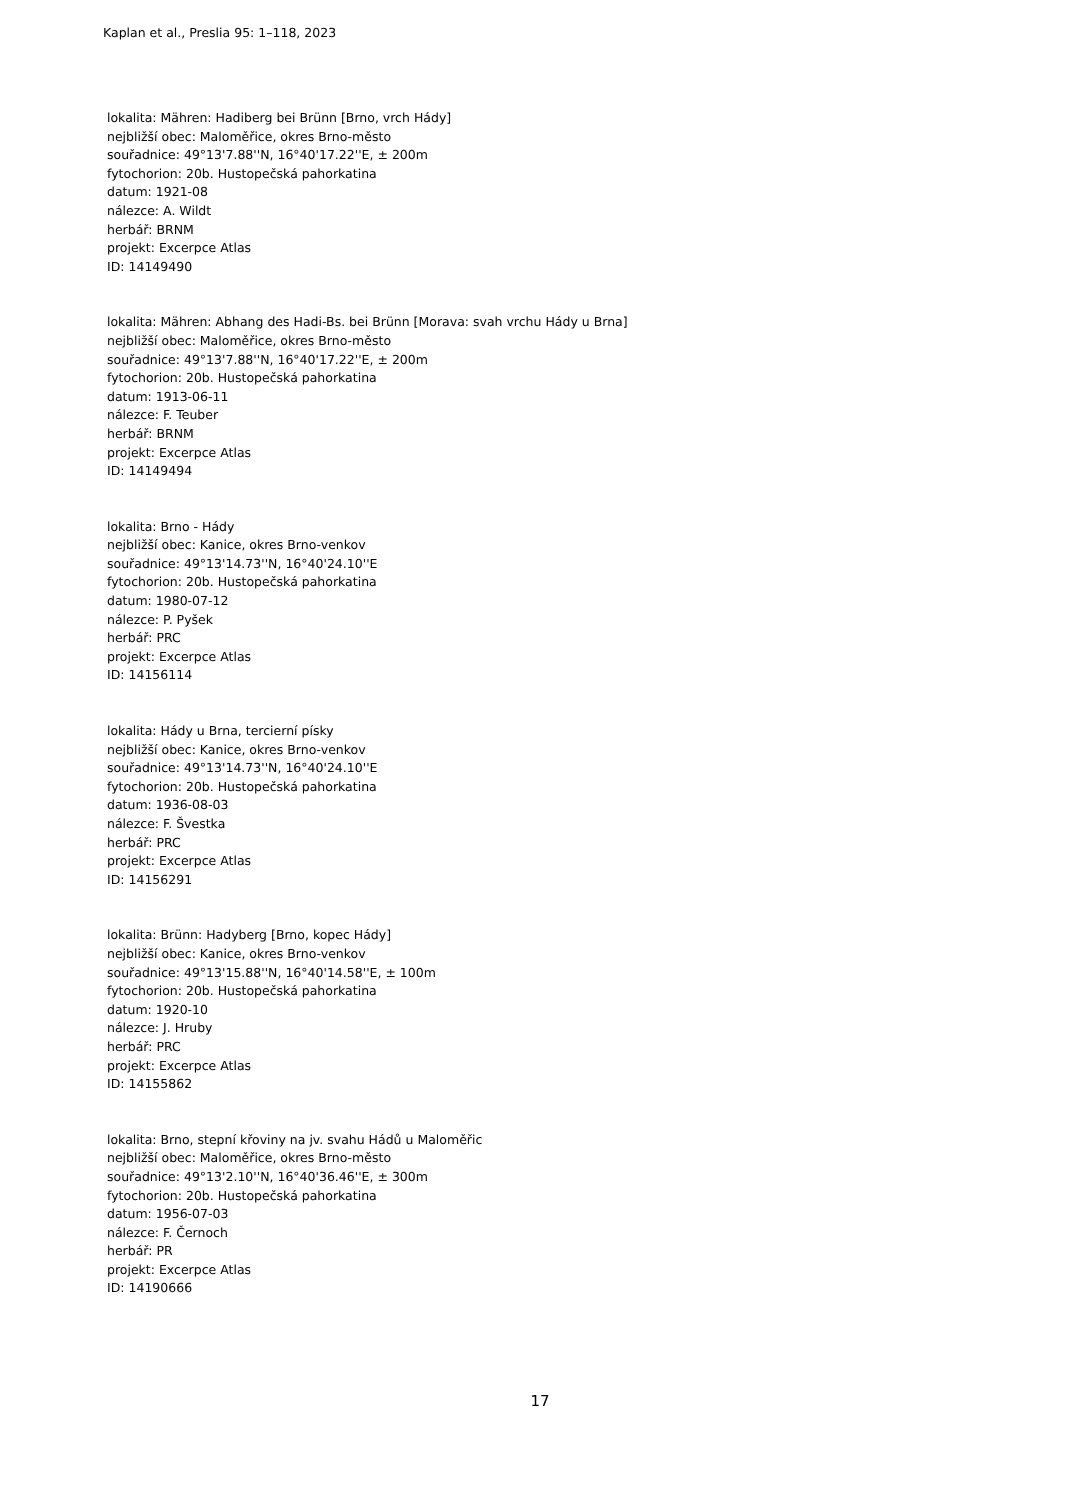Kaplan et al., Preslia 95: 1–118, 2023
lokalita: Mähren: Hadiberg bei Brünn [Brno, vrch Hády]
nejbližší obec: Maloměřice, okres Brno-město
souřadnice: 49°13'7.88''N, 16°40'17.22''E, ± 200m
fytochorion: 20b. Hustopečská pahorkatina
datum: 1921-08
nálezce: A. Wildt
herbář: BRNM
projekt: Excerpce Atlas
ID: 14149490
lokalita: Mähren: Abhang des Hadi-Bs. bei Brünn [Morava: svah vrchu Hády u Brna]
nejbližší obec: Maloměřice, okres Brno-město
souřadnice: 49°13'7.88''N, 16°40'17.22''E, ± 200m
fytochorion: 20b. Hustopečská pahorkatina
datum: 1913-06-11
nálezce: F. Teuber
herbář: BRNM
projekt: Excerpce Atlas
ID: 14149494
lokalita: Brno - Hády
nejbližší obec: Kanice, okres Brno-venkov
souřadnice: 49°13'14.73''N, 16°40'24.10''E
fytochorion: 20b. Hustopečská pahorkatina
datum: 1980-07-12
nálezce: P. Pyšek
herbář: PRC
projekt: Excerpce Atlas
ID: 14156114
lokalita: Hády u Brna, tercierní písky
nejbližší obec: Kanice, okres Brno-venkov
souřadnice: 49°13'14.73''N, 16°40'24.10''E
fytochorion: 20b. Hustopečská pahorkatina
datum: 1936-08-03
nálezce: F. Švestka
herbář: PRC
projekt: Excerpce Atlas
ID: 14156291
lokalita: Brünn: Hadyberg [Brno, kopec Hády]
nejbližší obec: Kanice, okres Brno-venkov
souřadnice: 49°13'15.88''N, 16°40'14.58''E, ± 100m
fytochorion: 20b. Hustopečská pahorkatina
datum: 1920-10
nálezce: J. Hruby
herbář: PRC
projekt: Excerpce Atlas
ID: 14155862
lokalita: Brno, stepní křoviny na jv. svahu Hádů u Maloměřic
nejbližší obec: Maloměřice, okres Brno-město
souřadnice: 49°13'2.10''N, 16°40'36.46''E, ± 300m
fytochorion: 20b. Hustopečská pahorkatina
datum: 1956-07-03
nálezce: F. Černoch
herbář: PR
projekt: Excerpce Atlas
ID: 14190666
17